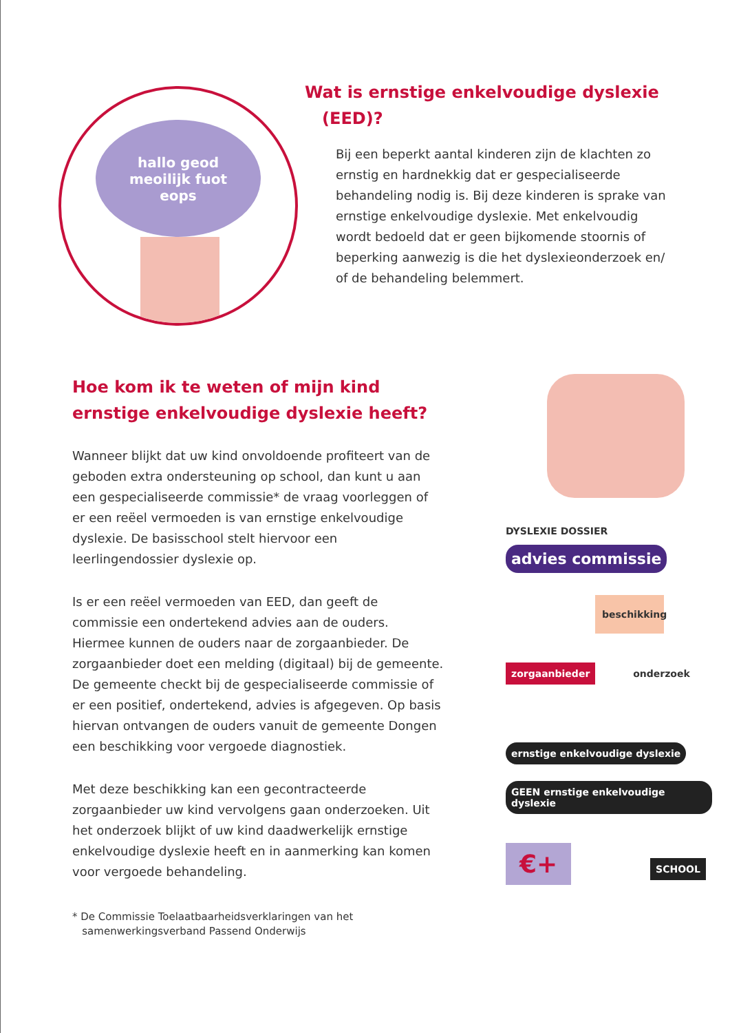hallo geod
meoilijk fuot
eops
Wat is ernstige enkelvoudige dyslexie
(EED)?
Bij een beperkt aantal kinderen zijn de klachten zo ernstig en hardnekkig dat er gespecialiseerde behandeling nodig is. Bij deze kinderen is sprake van ernstige enkelvoudige dyslexie. Met enkelvoudig wordt bedoeld dat er geen bijkomende stoornis of beperking aanwezig is die het dyslexieonderzoek en/ of de behandeling belemmert.
Hoe kom ik te weten of mijn kind ernstige enkelvoudige dyslexie heeft?
Wanneer blijkt dat uw kind onvoldoende profiteert van de geboden extra ondersteuning op school, dan kunt u aan een gespecialiseerde commissie* de vraag voorleggen of er een reëel vermoeden is van ernstige enkelvoudige dyslexie. De basisschool stelt hiervoor een leerlingendossier dyslexie op.
Is er een reëel vermoeden van EED, dan geeft de commissie een ondertekend advies aan de ouders. Hiermee kunnen de ouders naar de zorgaanbieder. De zorgaanbieder doet een melding (digitaal) bij de gemeente. De gemeente checkt bij de gespecialiseerde commissie of er een positief, ondertekend, advies is afgegeven. Op basis hiervan ontvangen de ouders vanuit de gemeente Dongen een beschikking voor vergoede diagnostiek.
Met deze beschikking kan een gecontracteerde zorgaanbieder uw kind vervolgens gaan onderzoeken. Uit het onderzoek blijkt of uw kind daadwerkelijk ernstige enkelvoudige dyslexie heeft en in aanmerking kan komen voor vergoede behandeling.
* De Commissie Toelaatbaarheidsverklaringen van het
samenwerkingsverband Passend Onderwijs
DYSLEXIE DOSSIER advies commissie
beschikking
zorgaanbieder onderzoek
ernstige enkelvoudige dyslexie GEEN ernstige enkelvoudige dyslexie
€+ SCHOOL